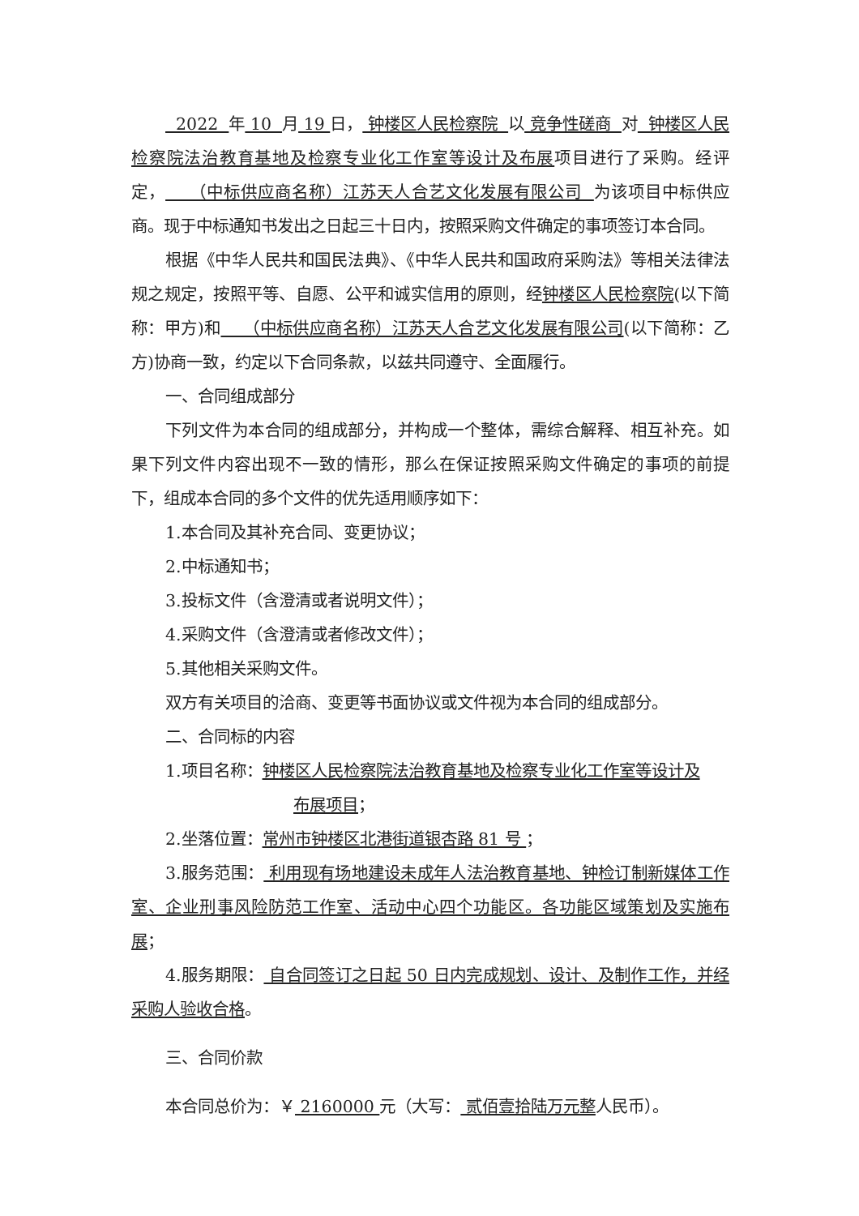2022 年 10 月 19 日， 钟楼区人民检察院 以 竞争性磋商 对 钟楼区人民检察院法治教育基地及检察专业化工作室等设计及布展项目进行了采购。经评定， （中标供应商名称）江苏天人合艺文化发展有限公司 为该项目中标供应商。现于中标通知书发出之日起三十日内，按照采购文件确定的事项签订本合同。
根据《中华人民共和国民法典》、《中华人民共和国政府采购法》等相关法律法规之规定，按照平等、自愿、公平和诚实信用的原则，经钟楼区人民检察院(以下简称：甲方)和 （中标供应商名称）江苏天人合艺文化发展有限公司(以下简称：乙方)协商一致，约定以下合同条款，以兹共同遵守、全面履行。
一、合同组成部分
下列文件为本合同的组成部分，并构成一个整体，需综合解释、相互补充。如果下列文件内容出现不一致的情形，那么在保证按照采购文件确定的事项的前提下，组成本合同的多个文件的优先适用顺序如下：
1.本合同及其补充合同、变更协议；
2.中标通知书；
3.投标文件（含澄清或者说明文件）；
4.采购文件（含澄清或者修改文件）；
5.其他相关采购文件。
双方有关项目的洽商、变更等书面协议或文件视为本合同的组成部分。
二、合同标的内容
1.项目名称：钟楼区人民检察院法治教育基地及检察专业化工作室等设计及
布展项目；
2.坐落位置：常州市钟楼区北港街道银杏路 81 号 ；
3.服务范围： 利用现有场地建设未成年人法治教育基地、钟检订制新媒体工作室、企业刑事风险防范工作室、活动中心四个功能区。各功能区域策划及实施布展；
4.服务期限： 自合同签订之日起 50 日内完成规划、设计、及制作工作，并经采购人验收合格。
三、合同价款
本合同总价为：￥ 2160000 元（大写： 贰佰壹拾陆万元整人民币）。